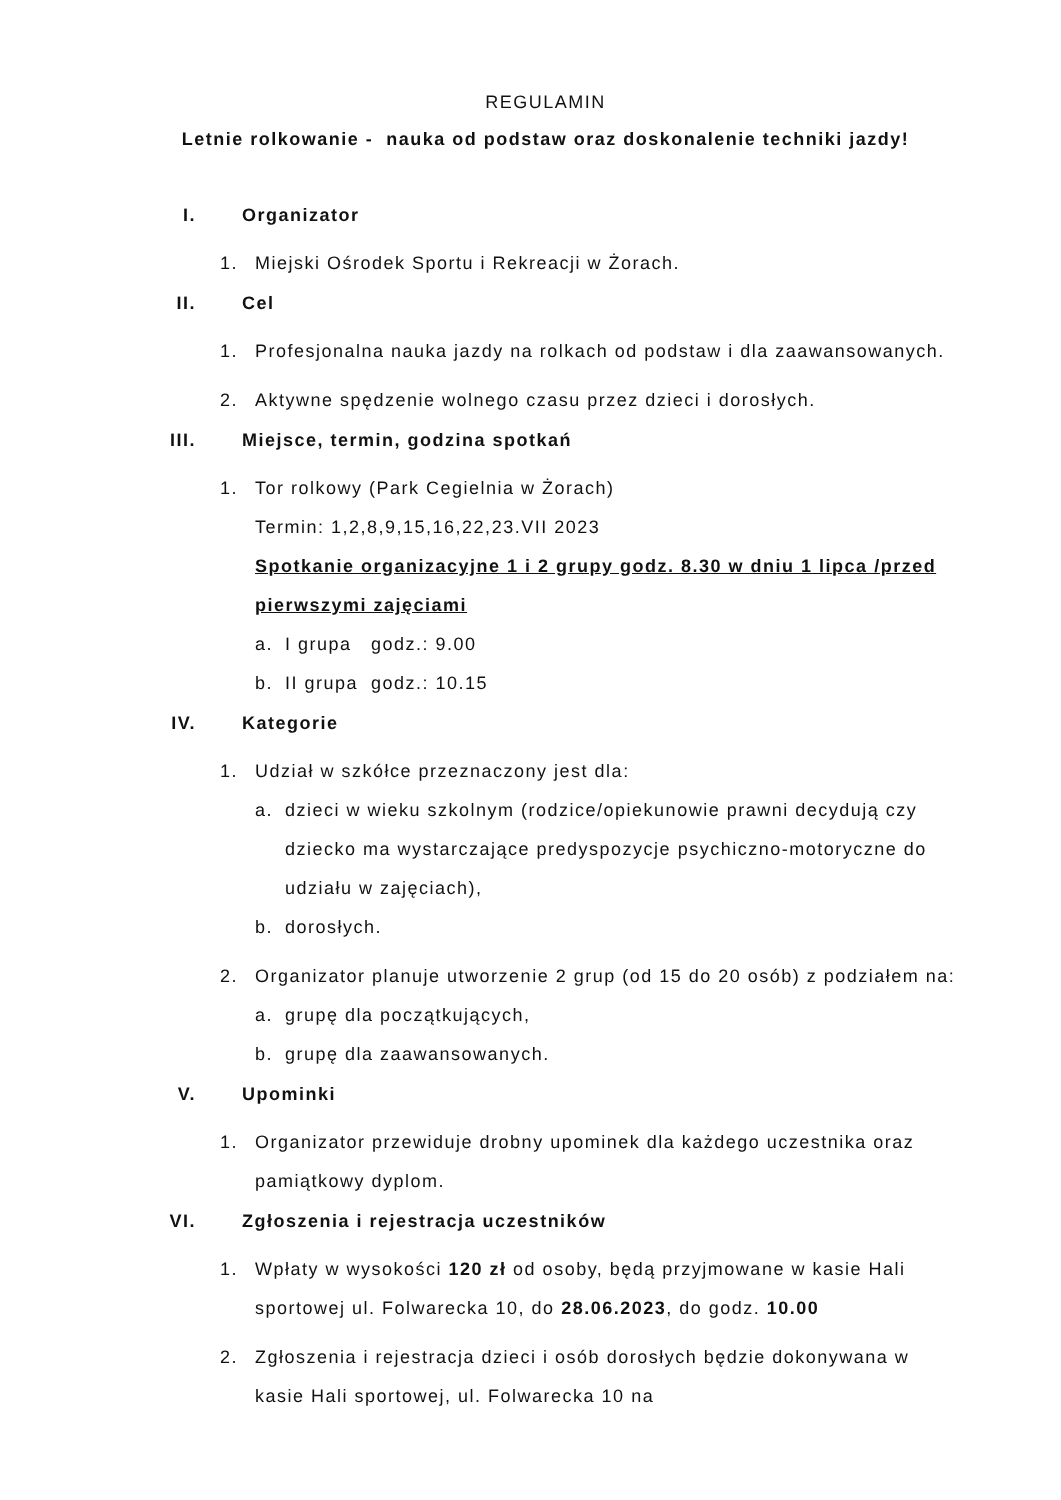REGULAMIN
Letnie rolkowanie - nauka od podstaw oraz doskonalenie techniki jazdy!
I. Organizator
1. Miejski Ośrodek Sportu i Rekreacji w Żorach.
II. Cel
1. Profesjonalna nauka jazdy na rolkach od podstaw i dla zaawansowanych.
2. Aktywne spędzenie wolnego czasu przez dzieci i dorosłych.
III. Miejsce, termin, godzina spotkań
1. Tor rolkowy (Park Cegielnia w Żorach)
Termin: 1,2,8,9,15,16,22,23.VII 2023
Spotkanie organizacyjne 1 i 2 grupy godz. 8.30 w dniu 1 lipca /przed pierwszymi zajęciami
a. I grupa godz.: 9.00
b. II grupa godz.: 10.15
IV. Kategorie
1. Udział w szkółce przeznaczony jest dla:
a. dzieci w wieku szkolnym (rodzice/opiekunowie prawni decydują czy dziecko ma wystarczające predyspozycje psychiczno-motoryczne do udziału w zajęciach),
b. dorosłych.
2. Organizator planuje utworzenie 2 grup (od 15 do 20 osób) z podziałem na:
a. grupę dla początkujących,
b. grupę dla zaawansowanych.
V. Upominki
1. Organizator przewiduje drobny upominek dla każdego uczestnika oraz pamiątkowy dyplom.
VI. Zgłoszenia i rejestracja uczestników
1. Wpłaty w wysokości 120 zł od osoby, będą przyjmowane w kasie Hali sportowej ul. Folwarecka 10, do 28.06.2023, do godz. 10.00
2. Zgłoszenia i rejestracja dzieci i osób dorosłych będzie dokonywana w kasie Hali sportowej, ul. Folwarecka 10 na